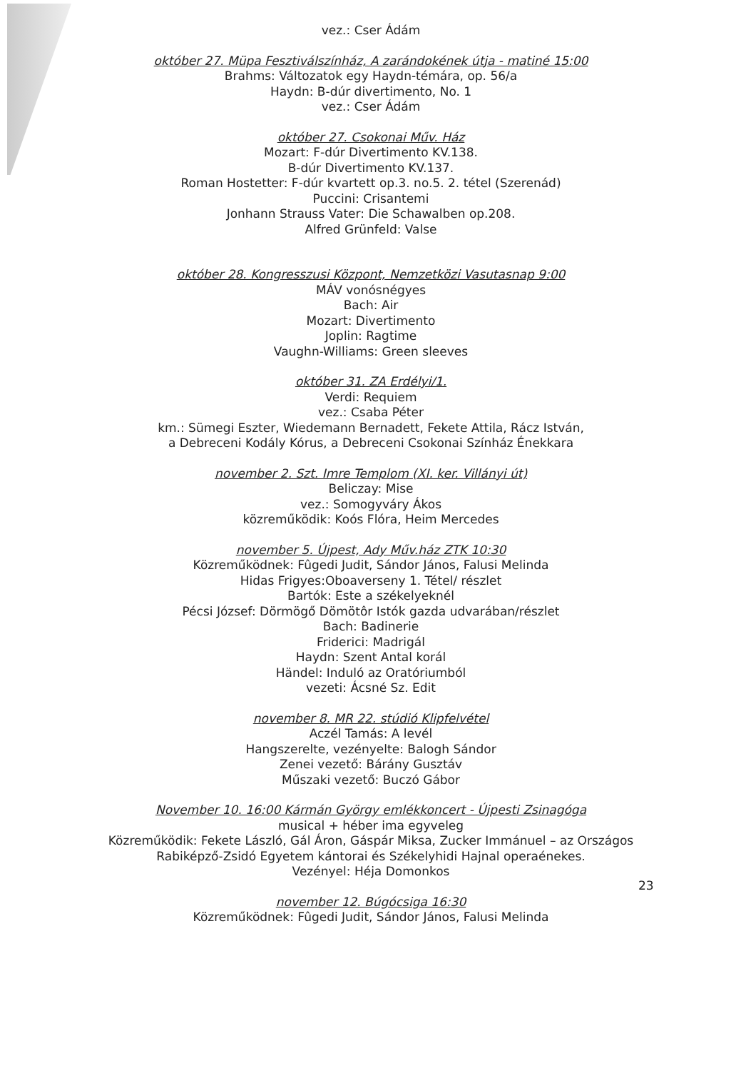vez.: Cser Ádám
október 27. Müpa Fesztiválszínház, A zarándokének útja - matiné 15:00
Brahms: Változatok egy Haydn-témára, op. 56/a
Haydn: B-dúr divertimento, No. 1
vez.: Cser Ádám
október 27. Csokonai Műv. Ház
Mozart: F-dúr Divertimento KV.138.
B-dúr Divertimento KV.137.
Roman Hostetter: F-dúr kvartett op.3. no.5. 2. tétel (Szerenád)
Puccini: Crisantemi
Jonhann Strauss Vater: Die Schawalben op.208.
Alfred Grünfeld: Valse
október 28. Kongresszusi Központ, Nemzetközi Vasutasnap 9:00
MÁV vonósnégyes
Bach: Air
Mozart: Divertimento
Joplin: Ragtime
Vaughn-Williams: Green sleeves
október 31. ZA Erdélyi/1.
Verdi: Requiem
vez.: Csaba Péter
km.: Sümegi Eszter, Wiedemann Bernadett, Fekete Attila, Rácz István,
a Debreceni Kodály Kórus, a Debreceni Csokonai Színház Énekkara
november 2. Szt. Imre Templom (XI. ker. Villányi út)
Beliczay: Mise
vez.: Somogyváry Ákos
közreműködik: Koós Flóra, Heim Mercedes
november 5. Újpest, Ady Műv.ház ZTK 10:30
Közreműködnek: Fûgedi Judit, Sándor János, Falusi Melinda
Hidas Frigyes:Oboaverseny 1. Tétel/ részlet
Bartók: Este a székelyeknél
Pécsi József: Dörmögő Dömötôr Istók gazda udvarában/részlet
Bach: Badinerie
Friderici: Madrigál
Haydn: Szent Antal korál
Händel: Induló az Oratóriumból
vezeti: Ácsné Sz. Edit
november 8. MR 22. stúdió Klipfelvétel
Aczél Tamás: A levél
Hangszerelte, vezényelte: Balogh Sándor
Zenei vezető: Bárány Gusztáv
Műszaki vezető: Buczó Gábor
November 10. 16:00 Kármán György emlékkoncert - Újpesti Zsinagóga
musical + héber ima egyveleg
Közreműködik: Fekete László, Gál Áron, Gáspár Miksa, Zucker Immánuel – az Országos Rabiképző-Zsidó Egyetem kántorai és Székelyhidi Hajnal operaénekes.
Vezényel: Héja Domonkos
november 12. Búgócsiga 16:30
Közreműködnek: Fûgedi Judit, Sándor János, Falusi Melinda
23